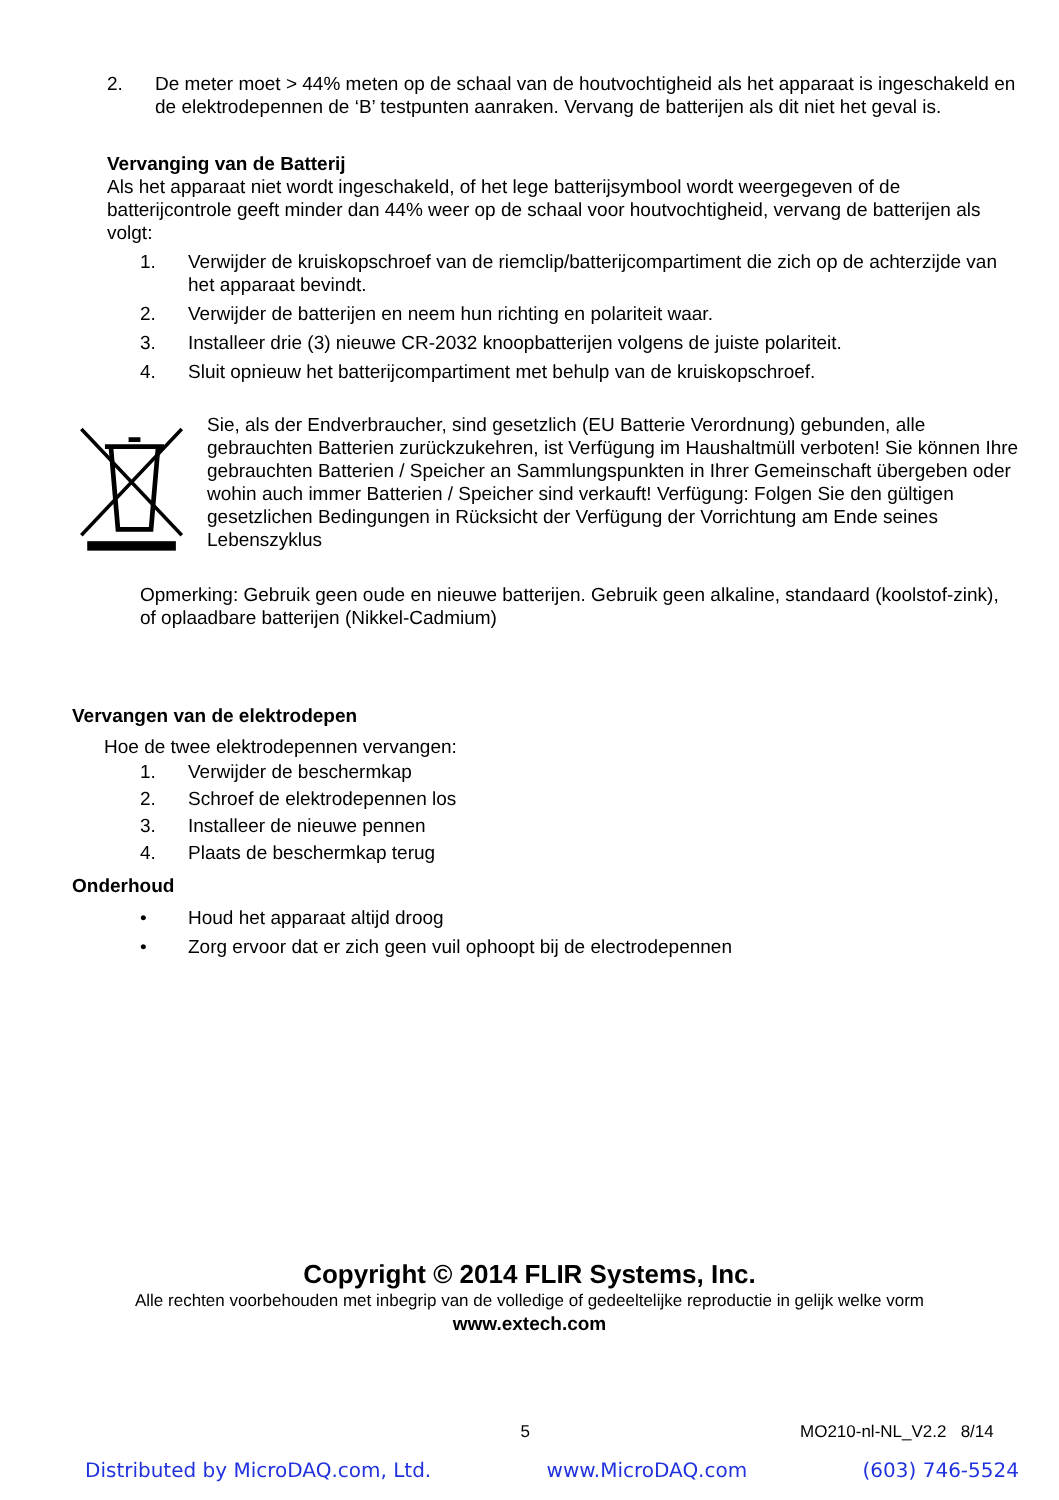2. De meter moet > 44% meten op de schaal van de houtvochtigheid als het apparaat is ingeschakeld en de elektrodepennen de ‘B’ testpunten aanraken. Vervang de batterijen als dit niet het geval is.
Vervanging van de Batterij
Als het apparaat niet wordt ingeschakeld, of het lege batterijsymbool wordt weergegeven of de batterijcontrole geeft minder dan 44% weer op de schaal voor houtvochtigheid, vervang de batterijen als volgt:
1. Verwijder de kruiskopschroef van de riemclip/batterijcompartiment die zich op de achterzijde van het apparaat bevindt.
2. Verwijder de batterijen en neem hun richting en polariteit waar.
3. Installeer drie (3) nieuwe CR-2032 knoopbatterijen volgens de juiste polariteit.
4. Sluit opnieuw het batterijcompartiment met behulp van de kruiskopschroef.
Sie, als der Endverbraucher, sind gesetzlich (EU Batterie Verordnung) gebunden, alle gebrauchten Batterien zurückzukehren, ist Verfügung im Haushaltmüll verboten! Sie können Ihre gebrauchten Batterien / Speicher an Sammlungspunkten in Ihrer Gemeinschaft übergeben oder wohin auch immer Batterien / Speicher sind verkauft! Verfügung: Folgen Sie den gültigen gesetzlichen Bedingungen in Rücksicht der Verfügung der Vorrichtung am Ende seines Lebenszyklus
Opmerking: Gebruik geen oude en nieuwe batterijen. Gebruik geen alkaline, standaard (koolstof-zink), of oplaadbare batterijen (Nikkel-Cadmium)
Vervangen van de elektrodepen
Hoe de twee elektrodepennen vervangen:
1. Verwijder de beschermkap
2. Schroef de elektrodepennen los
3. Installeer de nieuwe pennen
4. Plaats de beschermkap terug
Onderhoud
• Houd het apparaat altijd droog
• Zorg ervoor dat er zich geen vuil ophoopt bij de electrodepennen
Copyright © 2014 FLIR Systems, Inc.
Alle rechten voorbehouden met inbegrip van de volledige of gedeeltelijke reproductie in gelijk welke vorm
www.extech.com
5 MO210-nl-NL_V2.2 8/14
Distributed by MicroDAQ.com, Ltd. www.MicroDAQ.com (603) 746-5524